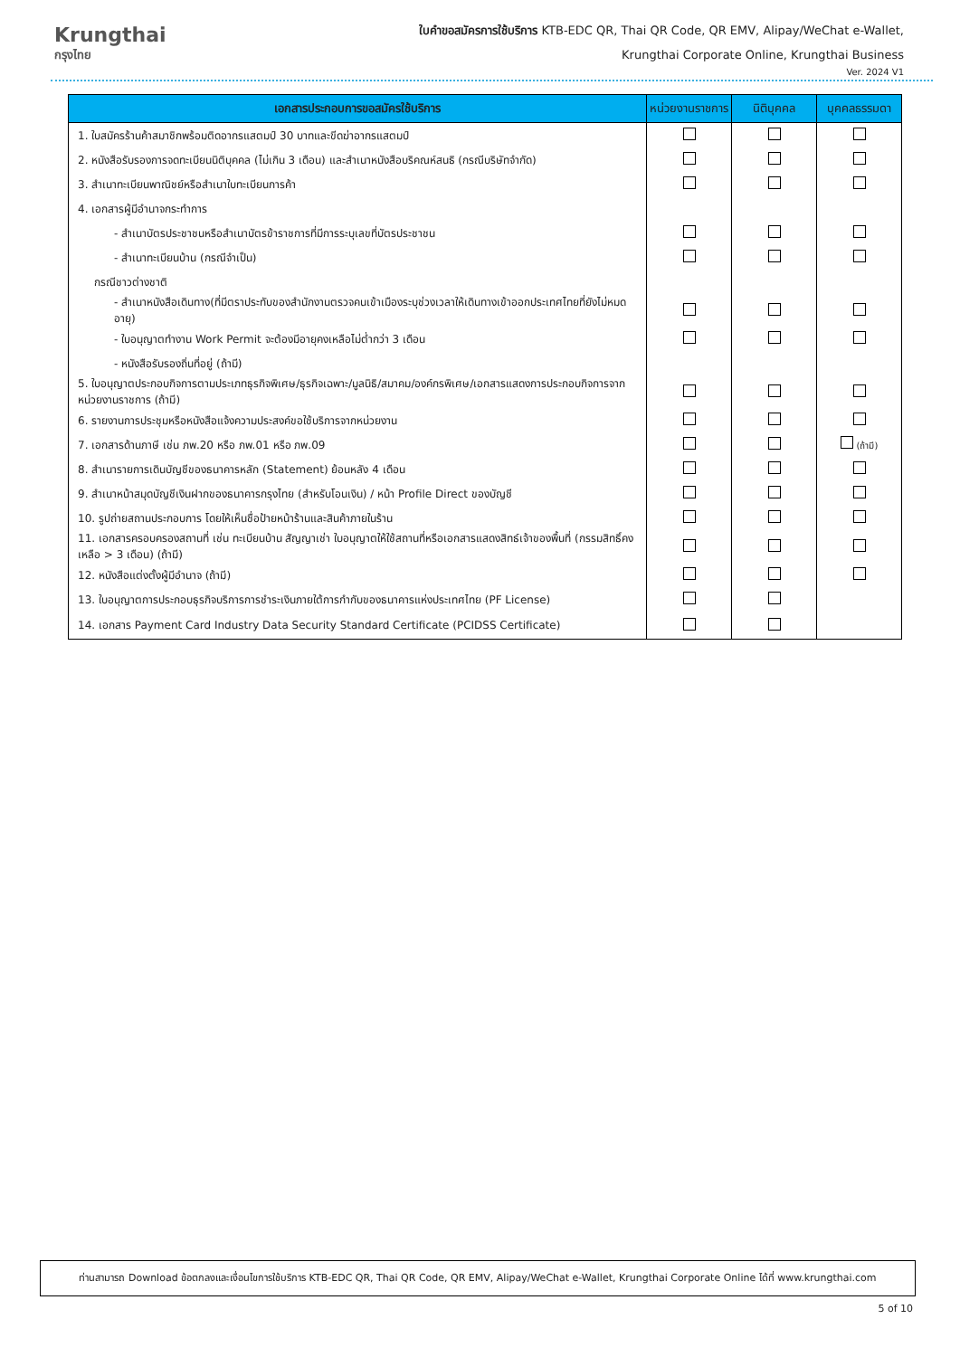Krungthai
กรุงไทย
ใบคำขอสมัครการใช้บริการ KTB-EDC QR, Thai QR Code, QR EMV, Alipay/WeChat e-Wallet,
Krungthai Corporate Online, Krungthai Business
Ver. 2024 V1
| เอกสารประกอบการขอสมัครใช้บริการ | หน่วยงานราชการ | นิติบุคคล | บุคคลธรรมดา |
| --- | --- | --- | --- |
| 1. ใบสมัครร้านค้าสมาชิกพร้อมติดอากรแสตมป์ 30 บาทและขีดฆ่าอากรแสตมป์ | | | |
| 2. หนังสือรับรองการจดทะเบียนนิติบุคคล (ไม่เกิน 3 เดือน) และสำเนาหนังสือบริคณห์สนธิ (กรณีบริษัทจำกัด) | | | |
| 3. สำเนาทะเบียนพาณิชย์หรือสำเนาใบทะเบียนการค้า | | | |
| 4. เอกสารผู้มีอำนาจกระทำการ | | | |
| - สำเนาบัตรประชาชนหรือสำเนาบัตรข้าราชการที่มีการระบุเลขที่บัตรประชาชน | | | |
| - สำเนาทะเบียนบ้าน (กรณีจำเป็น) | | | |
| กรณีชาวต่างชาติ | | | |
| - สำเนาหนังสือเดินทาง(ที่มีตราประทับของสำนักงานตรวจคนเข้าเมืองระบุช่วงเวลาให้เดินทางเข้าออกประเทศไทยที่ยังไม่หมดอายุ) | | | |
| - ใบอนุญาตทำงาน Work Permit จะต้องมีอายุคงเหลือไม่ต่ำกว่า 3 เดือน | | | |
| - หนังสือรับรองถิ่นที่อยู่ (ถ้ามี) | | | |
| 5. ใบอนุญาตประกอบกิจการตามประเภทธุรกิจพิเศษ/ธุรกิจเฉพาะ/มูลนิธิ/สมาคม/องค์กรพิเศษ/เอกสารแสดงการประกอบกิจการจากหน่วยงานราชการ (ถ้ามี) | | | |
| 6. รายงานการประชุมหรือหนังสือแจ้งความประสงค์ขอใช้บริการจากหน่วยงาน | | | |
| 7. เอกสารด้านภาษี เช่น ภพ.20 หรือ ภพ.01 หรือ ภพ.09 | | | (ถ้ามี) |
| 8. สำเนารายการเดินบัญชีของธนาคารหลัก (Statement) ย้อนหลัง 4 เดือน | | | |
| 9. สำเนาหน้าสมุดบัญชีเงินฝากของธนาคารกรุงไทย (สำหรับโอนเงิน) / หน้า Profile Direct ของบัญชี | | | |
| 10. รูปถ่ายสถานประกอบการ โดยให้เห็นชื่อป้ายหน้าร้านและสินค้าภายในร้าน | | | |
| 11. เอกสารครอบครองสถานที่ เช่น ทะเบียนบ้าน สัญญาเช่า ใบอนุญาตให้ใช้สถานที่หรือเอกสารแสดงสิทธ์เจ้าของพื้นที่ (กรรมสิทธิ์คงเหลือ > 3 เดือน) (ถ้ามี) | | | |
| 12. หนังสือแต่งตั้งผู้มีอำนาจ (ถ้ามี) | | | |
| 13. ใบอนุญาตการประกอบธุรกิจบริการการชำระเงินภายใต้การกำกับของธนาคารแห่งประเทศไทย (PF License) | | | |
| 14. เอกสาร Payment Card Industry Data Security Standard Certificate (PCIDSS Certificate) | | | |
ท่านสามารถ Download ข้อตกลงและเงื่อนไขการใช้บริการ KTB-EDC QR, Thai QR Code, QR EMV, Alipay/WeChat e-Wallet, Krungthai Corporate Online ได้ที่ www.krungthai.com
5 of 10